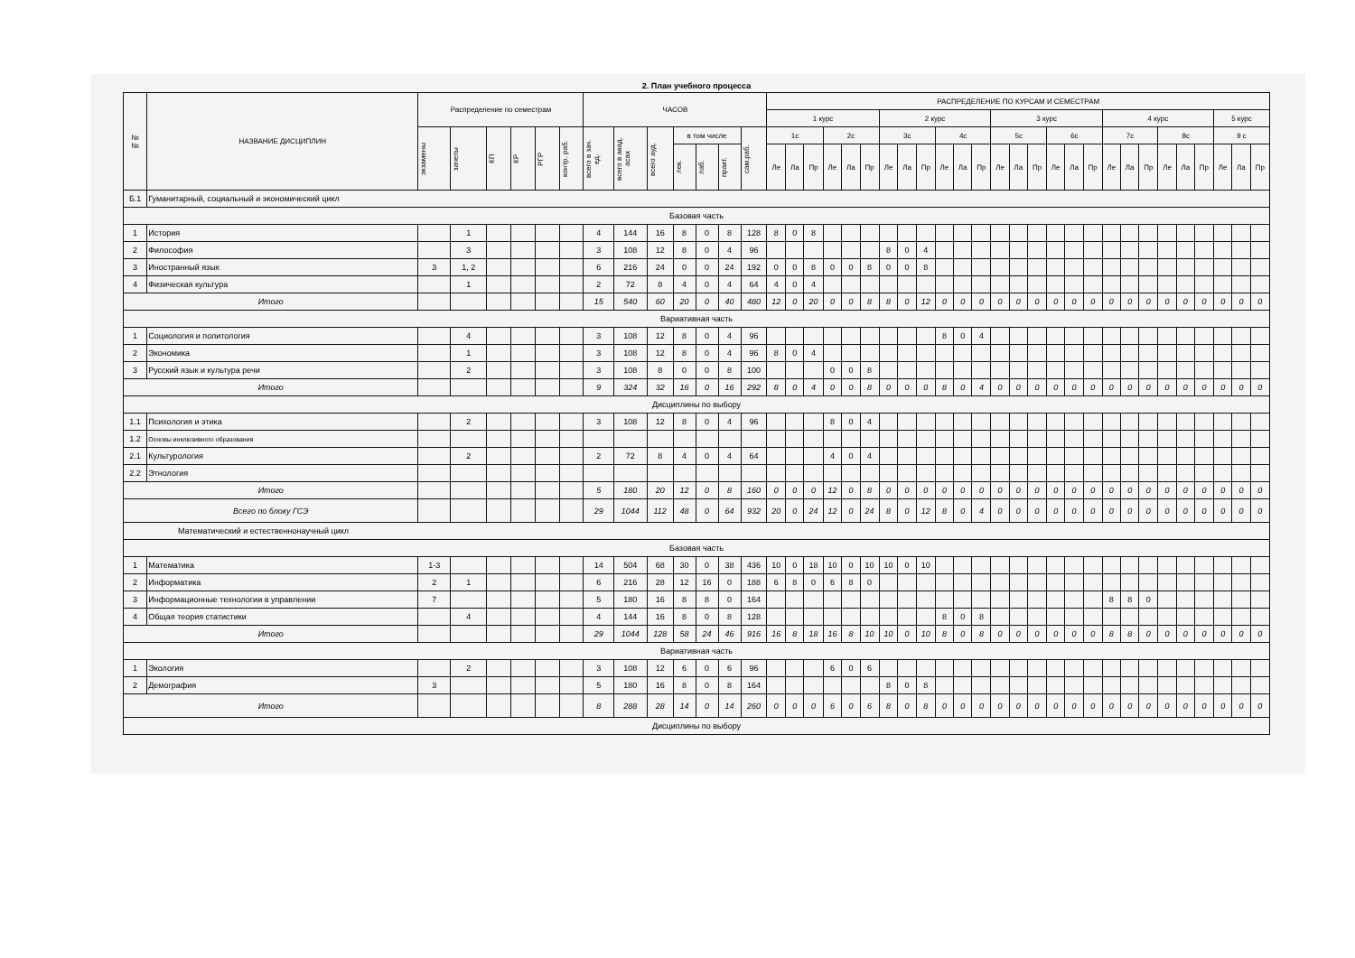2. План учебного процесса
| № № | НАЗВАНИЕ ДИСЦИПЛИН | Распределение по семестрам | | | | | | ЧАСОВ | | | | | | | РАСПРЕДЕЛЕНИЕ ПО КУРСАМ И СЕМЕСТРАМ | | | | | | | | | | | | | | | | | | | | | | | | | | |
| --- | --- | --- | --- | --- | --- | --- | --- | --- | --- | --- | --- | --- | --- | --- | --- | --- | --- | --- | --- | --- | --- | --- | --- | --- | --- | --- | --- | --- | --- | --- | --- | --- | --- | --- | --- | --- | --- | --- | --- | --- | --- |
| | | | | | | | | | | | | | | | 1 курс | | | | | | 2 курс | | | | | | 3 курс | | | | | | 4 курс | | | | | | 5 курс | | |
| | | экзамены | зачеты | КП | КР | РГР | контр. раб. | всего в зач. ед. | всего в акад. асах | всего ауд. | в том числе | | | сам.раб. | 1с | | | 2с | | | 3с | | | 4с | | | 5с | | | 6с | | | 7с | | | 8с | | | 9 с | | |
| | | | | | | | | | | | лек. | лаб. | практ. | | Ле | Ла | Пр | Ле | Ла | Пр | Ле | Ла | Пр | Ле | Ла | Пр | Ле | Ла | Пр | Ле | Ла | Пр | Ле | Ла | Пр | Ле | Ла | Пр | Ле | Ла | Пр |
| Б.1 | Гуманитарный, социальный и экономический цикл | | | | | | | | | | | | | | | | | | | | | | | | | | | | | | | | | | | | | | | | |
| Базовая часть | | | | | | | | | | | | | | | | | | | | | | | | | | | | | | | | | | | | | | | | | |
| 1 | История | | 1 | | | | | 4 | 144 | 16 | 8 | 0 | 8 | 128 | 8 | 0 | 8 | | | | | | | | | | | | | | | | | | | | | | | | |
| 2 | Философия | | 3 | | | | | 3 | 108 | 12 | 8 | 0 | 4 | 96 | | | | | | | 8 | 0 | 4 | | | | | | | | | | | | | | | | | | |
| 3 | Иностранный язык | 3 | 1, 2 | | | | | 6 | 216 | 24 | 0 | 0 | 24 | 192 | 0 | 0 | 8 | 0 | 0 | 8 | 0 | 0 | 8 | | | | | | | | | | | | | | | | | | |
| 4 | Физическая культура | | 1 | | | | | 2 | 72 | 8 | 4 | 0 | 4 | 64 | 4 | 0 | 4 | | | | | | | | | | | | | | | | | | | | | | | | |
| Итого | | | | | | | | 15 | 540 | 60 | 20 | 0 | 40 | 480 | 12 | 0 | 20 | 0 | 0 | 8 | 8 | 0 | 12 | 0 | 0 | 0 | 0 | 0 | 0 | 0 | 0 | 0 | 0 | 0 | 0 | 0 | 0 | 0 | 0 | 0 | 0 |
| Вариативная часть | | | | | | | | | | | | | | | | | | | | | | | | | | | | | | | | | | | | | | | | | |
| 1 | Социология и политология | | 4 | | | | | 3 | 108 | 12 | 8 | 0 | 4 | 96 | | | | | | | | | | 8 | 0 | 4 | | | | | | | | | | | | | | | |
| 2 | Экономика | | 1 | | | | | 3 | 108 | 12 | 8 | 0 | 4 | 96 | 8 | 0 | 4 | | | | | | | | | | | | | | | | | | | | | | | | |
| 3 | Русский язык и культура речи | | 2 | | | | | 3 | 108 | 8 | 0 | 0 | 8 | 100 | | | | 0 | 0 | 8 | | | | | | | | | | | | | | | | | | | | | |
| Итого | | | | | | | | 9 | 324 | 32 | 16 | 0 | 16 | 292 | 8 | 0 | 4 | 0 | 0 | 8 | 0 | 0 | 0 | 8 | 0 | 4 | 0 | 0 | 0 | 0 | 0 | 0 | 0 | 0 | 0 | 0 | 0 | 0 | 0 | 0 | 0 |
| Дисциплины по выбору | | | | | | | | | | | | | | | | | | | | | | | | | | | | | | | | | | | | | | | | | |
| 1.1 | Психология и этика | | 2 | | | | | 3 | 108 | 12 | 8 | 0 | 4 | 96 | | | | 8 | 0 | 4 | | | | | | | | | | | | | | | | | | | | | |
| 1.2 | Основы инклюзивного образования | | | | | | | | | | | | | | | | | | | | | | | | | | | | | | | | | | | | | | | | |
| 2.1 | Культурология | | 2 | | | | | 2 | 72 | 8 | 4 | 0 | 4 | 64 | | | | 4 | 0 | 4 | | | | | | | | | | | | | | | | | | | | | |
| 2.2 | Этнология | | | | | | | | | | | | | | | | | | | | | | | | | | | | | | | | | | | | | | | | |
| Итого | | | | | | | | 5 | 180 | 20 | 12 | 0 | 8 | 160 | 0 | 0 | 0 | 12 | 0 | 8 | 0 | 0 | 0 | 0 | 0 | 0 | 0 | 0 | 0 | 0 | 0 | 0 | 0 | 0 | 0 | 0 | 0 | 0 | 0 | 0 | 0 |
| Всего по блоку ГСЭ | | | | | | | | 29 | 1044 | 112 | 48 | 0 | 64 | 932 | 20 | 0 | 24 | 12 | 0 | 24 | 8 | 0 | 12 | 8 | 0 | 4 | 0 | 0 | 0 | 0 | 0 | 0 | 0 | 0 | 0 | 0 | 0 | 0 | 0 | 0 | 0 |
| Математический и естественнонаучный цикл | | | | | | | | | | | | | | | | | | | | | | | | | | | | | | | | | | | | | | | | | |
| Базовая часть | | | | | | | | | | | | | | | | | | | | | | | | | | | | | | | | | | | | | | | | | |
| 1 | Математика | 1-3 | | | | | | 14 | 504 | 68 | 30 | 0 | 38 | 436 | 10 | 0 | 18 | 10 | 0 | 10 | 10 | 0 | 10 | | | | | | | | | | | | | | | | | | |
| 2 | Информатика | 2 | 1 | | | | | 6 | 216 | 28 | 12 | 16 | 0 | 188 | 6 | 8 | 0 | 6 | 8 | 0 | | | | | | | | | | | | | | | | | | | | | |
| 3 | Информационные технологии в управлении | 7 | | | | | | 5 | 180 | 16 | 8 | 8 | 0 | 164 | | | | | | | | | | | | | | | | | | | 8 | 8 | 0 | | | | | | |
| 4 | Общая теория статистики | | 4 | | | | | 4 | 144 | 16 | 8 | 0 | 8 | 128 | | | | | | | | | | 8 | 0 | 8 | | | | | | | | | | | | | | | |
| Итого | | | | | | | | 29 | 1044 | 128 | 58 | 24 | 46 | 916 | 16 | 8 | 18 | 16 | 8 | 10 | 10 | 0 | 10 | 8 | 0 | 8 | 0 | 0 | 0 | 0 | 0 | 0 | 8 | 8 | 0 | 0 | 0 | 0 | 0 | 0 | 0 |
| Вариативная часть | | | | | | | | | | | | | | | | | | | | | | | | | | | | | | | | | | | | | | | | | |
| 1 | Экология | | 2 | | | | | 3 | 108 | 12 | 6 | 0 | 6 | 96 | | | | 6 | 0 | 6 | | | | | | | | | | | | | | | | | | | | | |
| 2 | Демография | 3 | | | | | | 5 | 180 | 16 | 8 | 0 | 8 | 164 | | | | | | | 8 | 0 | 8 | | | | | | | | | | | | | | | | | | |
| Итого | | | | | | | | 8 | 288 | 28 | 14 | 0 | 14 | 260 | 0 | 0 | 0 | 6 | 0 | 6 | 8 | 0 | 8 | 0 | 0 | 0 | 0 | 0 | 0 | 0 | 0 | 0 | 0 | 0 | 0 | 0 | 0 | 0 | 0 | 0 | 0 |
| Дисциплины по выбору | | | | | | | | | | | | | | | | | | | | | | | | | | | | | | | | | | | | | | | | | |